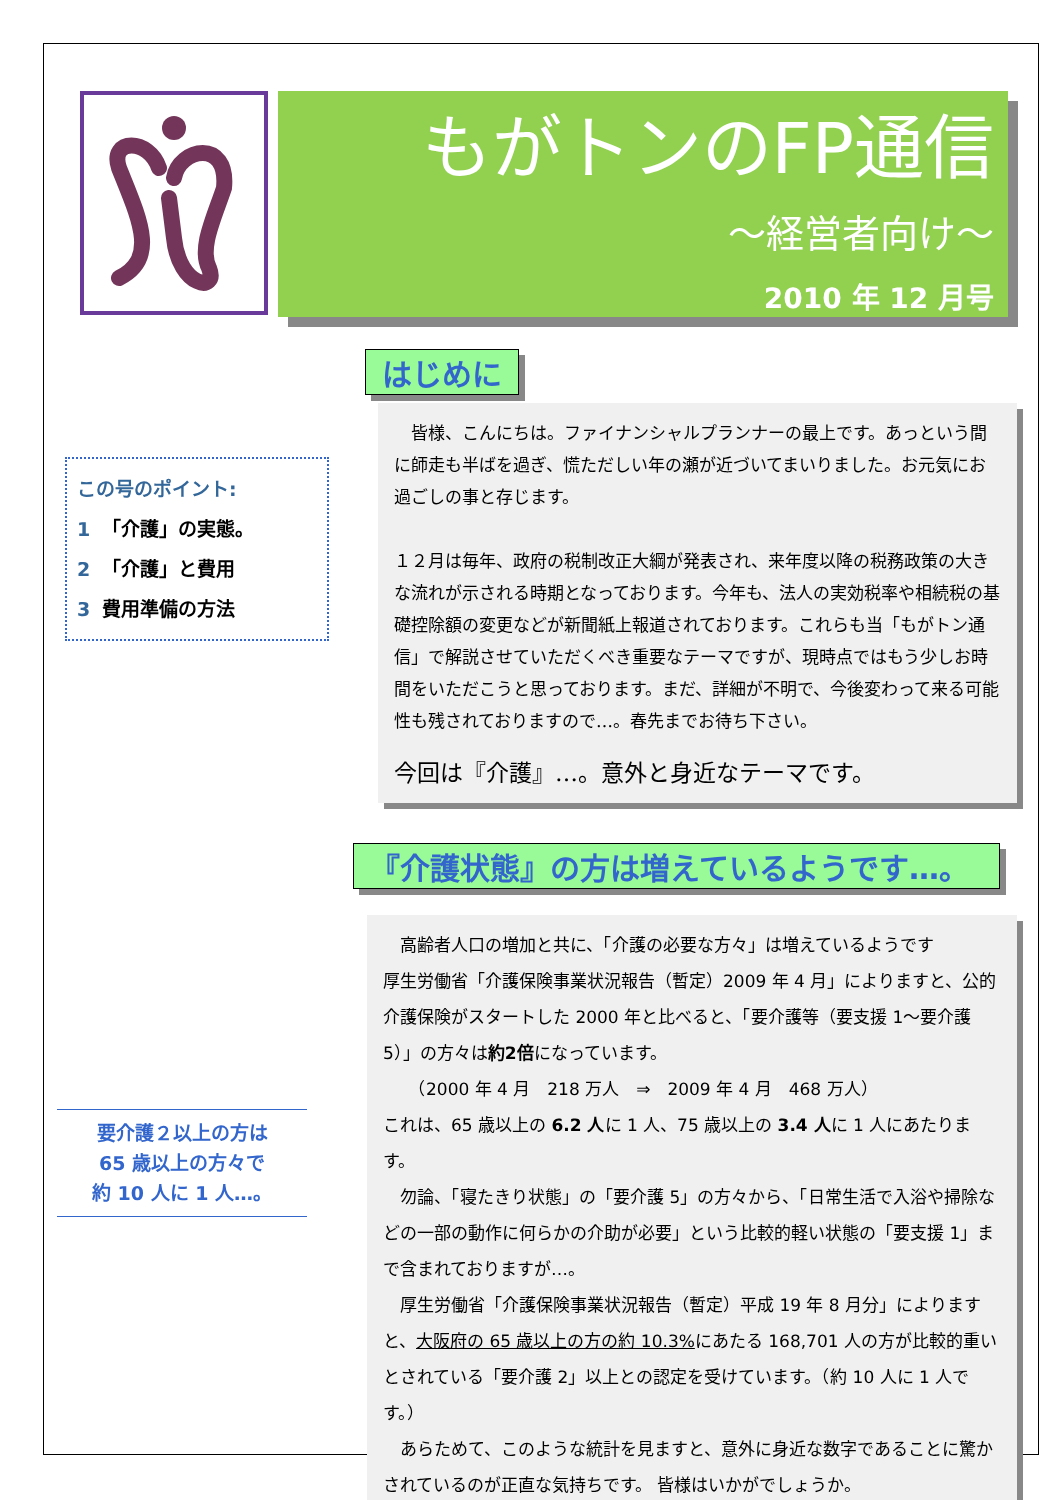もがトンのFP通信
～経営者向け～
2010 年 12 月号
この号のポイント:
1 「介護」の実態。
2 「介護」と費用
3 費用準備の方法
要介護２以上の方は
65 歳以上の方々で
約 10 人に 1 人…。
はじめに
　皆様、こんにちは。ファイナンシャルプランナーの最上です。あっという間に師走も半ばを過ぎ、慌ただしい年の瀬が近づいてまいりました。お元気にお過ごしの事と存じます。
１２月は毎年、政府の税制改正大綱が発表され、来年度以降の税務政策の大きな流れが示される時期となっております。今年も、法人の実効税率や相続税の基礎控除額の変更などが新聞紙上報道されております。これらも当「もがトン通信」で解説させていただくべき重要なテーマですが、現時点ではもう少しお時間をいただこうと思っております。まだ、詳細が不明で、今後変わって来る可能性も残されておりますので…。春先までお待ち下さい。
今回は『介護』…。意外と身近なテーマです。
『介護状態』の方は増えているようです…。
　高齢者人口の増加と共に、「介護の必要な方々」は増えているようです
厚生労働省「介護保険事業状況報告（暫定）2009 年 4 月」によりますと、公的介護保険がスタートした 2000 年と比べると、「要介護等（要支援 1～要介護 5）」の方々は約2倍になっています。
　　（2000 年 4 月　218 万人　⇒　2009 年 4 月　468 万人）
これは、65 歳以上の 6.2 人に 1 人、75 歳以上の 3.4 人に 1 人にあたります。
　勿論、「寝たきり状態」の「要介護 5」の方々から、「日常生活で入浴や掃除などの一部の動作に何らかの介助が必要」という比較的軽い状態の「要支援 1」まで含まれておりますが…。
　厚生労働省「介護保険事業状況報告（暫定）平成 19 年 8 月分」によりますと、大阪府の 65 歳以上の方の約 10.3% にあたる 168,701 人の方が比較的重いとされている「要介護 2」以上との認定を受けています。（約 10 人に 1 人です。）
　あらためて、このような統計を見ますと、意外に身近な数字であることに驚かされているのが正直な気持ちです。 皆様はいかがでしょうか。